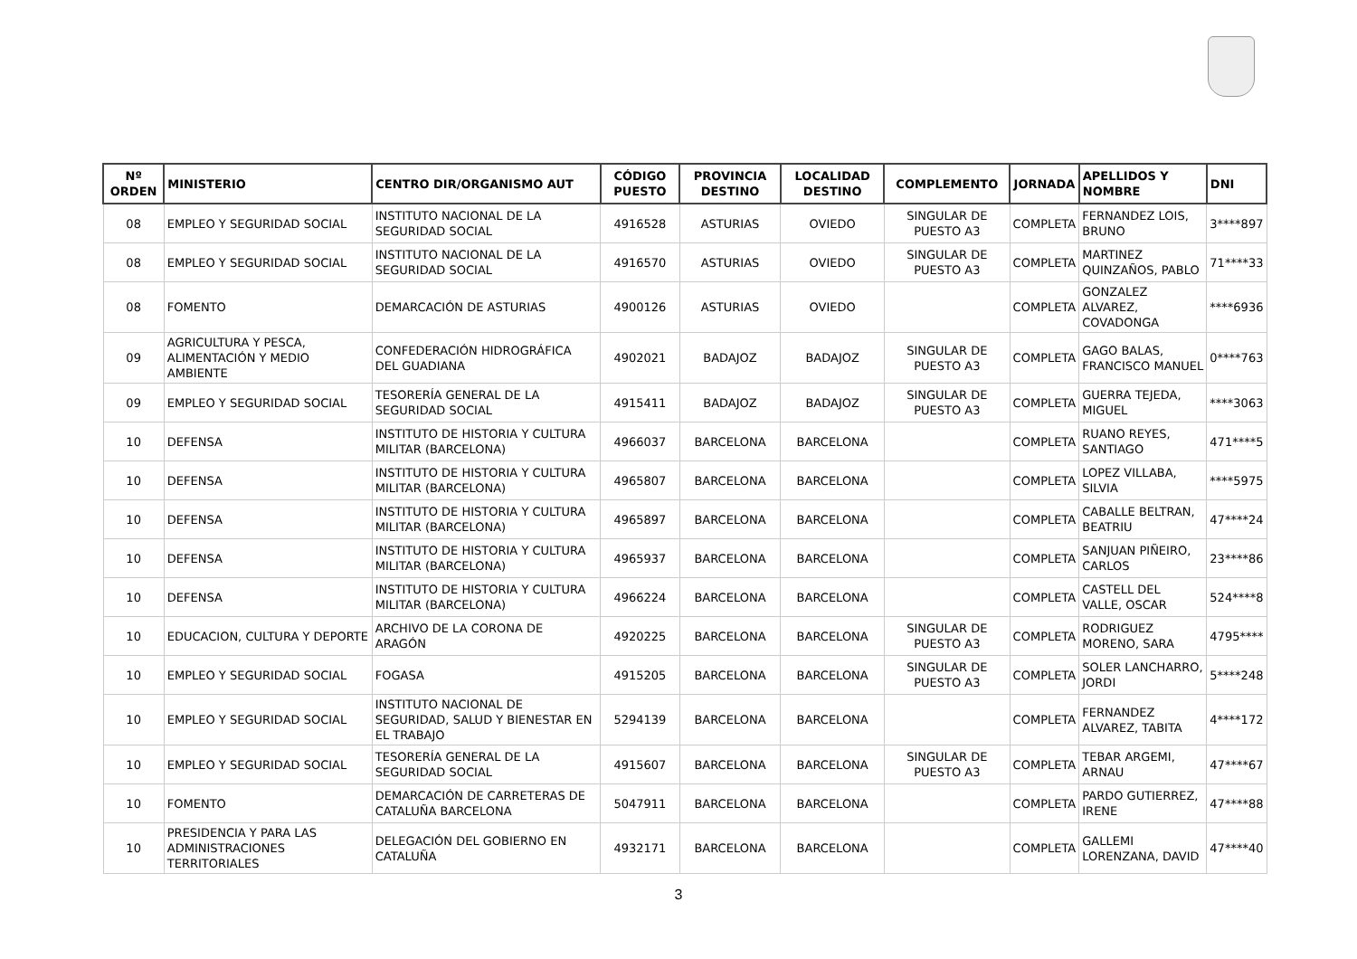| Nº ORDEN | MINISTERIO | CENTRO DIR/ORGANISMO AUT | CÓDIGO PUESTO | PROVINCIA DESTINO | LOCALIDAD DESTINO | COMPLEMENTO | JORNADA | APELLIDOS Y NOMBRE | DNI |
| --- | --- | --- | --- | --- | --- | --- | --- | --- | --- |
| 08 | EMPLEO Y SEGURIDAD SOCIAL | INSTITUTO NACIONAL DE LA SEGURIDAD SOCIAL | 4916528 | ASTURIAS | OVIEDO | SINGULAR DE PUESTO A3 | COMPLETA | FERNANDEZ LOIS, BRUNO | 3****897 |
| 08 | EMPLEO Y SEGURIDAD SOCIAL | INSTITUTO NACIONAL DE LA SEGURIDAD SOCIAL | 4916570 | ASTURIAS | OVIEDO | SINGULAR DE PUESTO A3 | COMPLETA | MARTINEZ QUINZAÑOS, PABLO | 71****33 |
| 08 | FOMENTO | DEMARCACIÓN DE ASTURIAS | 4900126 | ASTURIAS | OVIEDO | | COMPLETA | GONZALEZ ALVAREZ, COVADONGA | ****6936 |
| 09 | AGRICULTURA Y PESCA, ALIMENTACIÓN Y MEDIO AMBIENTE | CONFEDERACIÓN HIDROGRÁFICA DEL GUADIANA | 4902021 | BADAJOZ | BADAJOZ | SINGULAR DE PUESTO A3 | COMPLETA | GAGO BALAS, FRANCISCO MANUEL | 0****763 |
| 09 | EMPLEO Y SEGURIDAD SOCIAL | TESORERÍA GENERAL DE LA SEGURIDAD SOCIAL | 4915411 | BADAJOZ | BADAJOZ | SINGULAR DE PUESTO A3 | COMPLETA | GUERRA TEJEDA, MIGUEL | ****3063 |
| 10 | DEFENSA | INSTITUTO DE HISTORIA Y CULTURA MILITAR (BARCELONA) | 4966037 | BARCELONA | BARCELONA | | COMPLETA | RUANO REYES, SANTIAGO | 471****5 |
| 10 | DEFENSA | INSTITUTO DE HISTORIA Y CULTURA MILITAR (BARCELONA) | 4965807 | BARCELONA | BARCELONA | | COMPLETA | LOPEZ VILLABA, SILVIA | ****5975 |
| 10 | DEFENSA | INSTITUTO DE HISTORIA Y CULTURA MILITAR (BARCELONA) | 4965897 | BARCELONA | BARCELONA | | COMPLETA | CABALLE BELTRAN, BEATRIU | 47****24 |
| 10 | DEFENSA | INSTITUTO DE HISTORIA Y CULTURA MILITAR (BARCELONA) | 4965937 | BARCELONA | BARCELONA | | COMPLETA | SANJUAN PIÑEIRO, CARLOS | 23****86 |
| 10 | DEFENSA | INSTITUTO DE HISTORIA Y CULTURA MILITAR (BARCELONA) | 4966224 | BARCELONA | BARCELONA | | COMPLETA | CASTELL DEL VALLE, OSCAR | 524****8 |
| 10 | EDUCACION, CULTURA Y DEPORTE | ARCHIVO DE LA CORONA DE ARAGÓN | 4920225 | BARCELONA | BARCELONA | SINGULAR DE PUESTO A3 | COMPLETA | RODRIGUEZ MORENO, SARA | 4795**** |
| 10 | EMPLEO Y SEGURIDAD SOCIAL | FOGASA | 4915205 | BARCELONA | BARCELONA | SINGULAR DE PUESTO A3 | COMPLETA | SOLER LANCHARRO, JORDI | 5****248 |
| 10 | EMPLEO Y SEGURIDAD SOCIAL | INSTITUTO NACIONAL DE SEGURIDAD, SALUD Y BIENESTAR EN EL TRABAJO | 5294139 | BARCELONA | BARCELONA | | COMPLETA | FERNANDEZ ALVAREZ, TABITA | 4****172 |
| 10 | EMPLEO Y SEGURIDAD SOCIAL | TESORERÍA GENERAL DE LA SEGURIDAD SOCIAL | 4915607 | BARCELONA | BARCELONA | SINGULAR DE PUESTO A3 | COMPLETA | TEBAR ARGEMI, ARNAU | 47****67 |
| 10 | FOMENTO | DEMARCACIÓN DE CARRETERAS DE CATALUÑA BARCELONA | 5047911 | BARCELONA | BARCELONA | | COMPLETA | PARDO GUTIERREZ, IRENE | 47****88 |
| 10 | PRESIDENCIA Y PARA LAS ADMINISTRACIONES TERRITORIALES | DELEGACIÓN DEL GOBIERNO EN CATALUÑA | 4932171 | BARCELONA | BARCELONA | | COMPLETA | GALLEMI LORENZANA, DAVID | 47****40 |
3